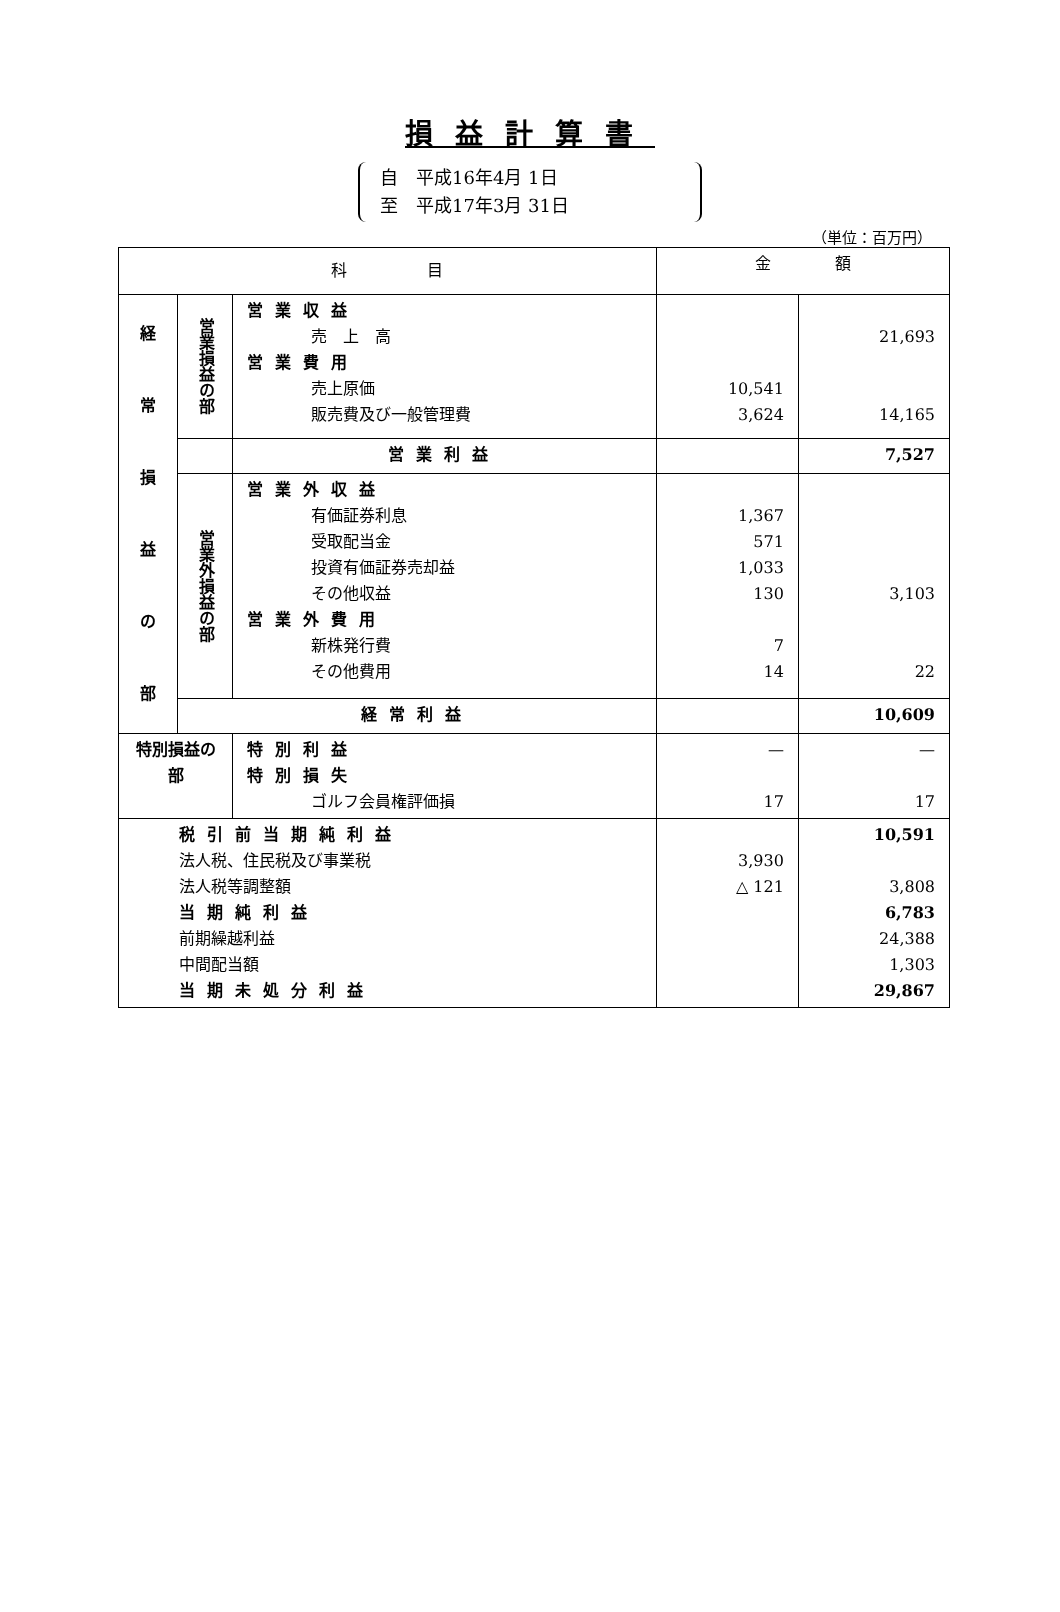損益計算書
自　平成16年4月 1日
至　平成17年3月 31日
（単位：百万円）
| 科 目 | | | 金 額 | |
| --- | --- | --- | --- | --- |
| 経 常 損 益 の 部 | 営業損益の部 | 営業収益 売 上 高 営業費用 売上原価 販売費及び一般管理費 | 10,541 3,624 | 21,693 14,165 |
| | | 営業利益 | | 7,527 |
| | 営業外損益の部 | 営業外収益 有価証券利息 受取配当金 投資有価証券売却益 その他収益 営業外費用 新株発行費 その他費用 | 1,367 571 1,033 130 7 14 | 3,103 22 |
| | 経常利益 | | | 10,609 |
| 特別損益の部 | | 特別利益 特別損失 ゴルフ会員権評価損 | — 17 | — 17 |
| 税引前当期純利益 法人税、住民税及び事業税 法人税等調整額 当期純利益 前期繰越利益 中間配当額 当期未処分利益 | | | 3,930 △ 121 | 10,591 3,808 6,783 24,388 1,303 29,867 |